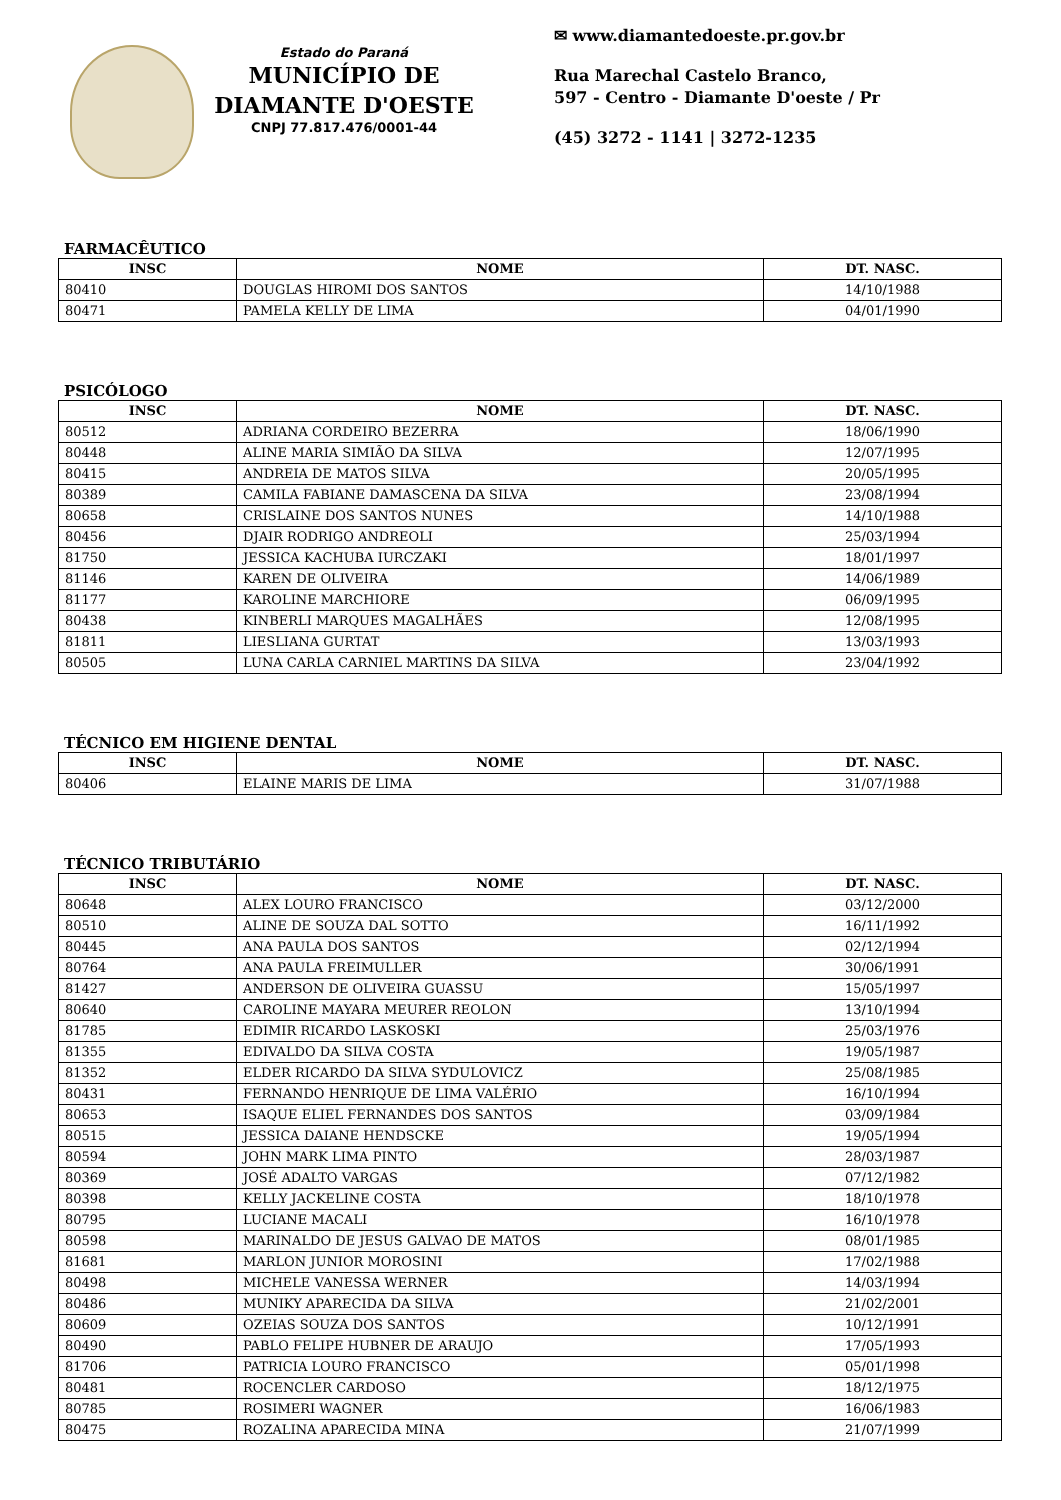Estado do Paraná
MUNICÍPIO DE
DIAMANTE D'OESTE
CNPJ 77.817.476/0001-44
✉ www.diamantedoeste.pr.gov.br
Rua Marechal Castelo Branco,
597 - Centro - Diamante D'oeste / Pr
(45) 3272 - 1141 | 3272-1235
FARMACÊUTICO
| INSC | NOME | DT. NASC. |
| --- | --- | --- |
| 80410 | DOUGLAS HIROMI DOS SANTOS | 14/10/1988 |
| 80471 | PAMELA KELLY DE LIMA | 04/01/1990 |
PSICÓLOGO
| INSC | NOME | DT. NASC. |
| --- | --- | --- |
| 80512 | ADRIANA CORDEIRO BEZERRA | 18/06/1990 |
| 80448 | ALINE MARIA SIMIÃO DA SILVA | 12/07/1995 |
| 80415 | ANDREIA DE MATOS SILVA | 20/05/1995 |
| 80389 | CAMILA FABIANE DAMASCENA DA SILVA | 23/08/1994 |
| 80658 | CRISLAINE DOS SANTOS NUNES | 14/10/1988 |
| 80456 | DJAIR RODRIGO ANDREOLI | 25/03/1994 |
| 81750 | JESSICA KACHUBA IURCZAKI | 18/01/1997 |
| 81146 | KAREN DE OLIVEIRA | 14/06/1989 |
| 81177 | KAROLINE MARCHIORE | 06/09/1995 |
| 80438 | KINBERLI MARQUES MAGALHÃES | 12/08/1995 |
| 81811 | LIESLIANA GURTAT | 13/03/1993 |
| 80505 | LUNA CARLA CARNIEL MARTINS DA SILVA | 23/04/1992 |
TÉCNICO EM HIGIENE DENTAL
| INSC | NOME | DT. NASC. |
| --- | --- | --- |
| 80406 | ELAINE MARIS DE LIMA | 31/07/1988 |
TÉCNICO TRIBUTÁRIO
| INSC | NOME | DT. NASC. |
| --- | --- | --- |
| 80648 | ALEX LOURO FRANCISCO | 03/12/2000 |
| 80510 | ALINE DE SOUZA DAL SOTTO | 16/11/1992 |
| 80445 | ANA PAULA DOS SANTOS | 02/12/1994 |
| 80764 | ANA PAULA FREIMULLER | 30/06/1991 |
| 81427 | ANDERSON DE OLIVEIRA GUASSU | 15/05/1997 |
| 80640 | CAROLINE MAYARA MEURER REOLON | 13/10/1994 |
| 81785 | EDIMIR RICARDO LASKOSKI | 25/03/1976 |
| 81355 | EDIVALDO DA SILVA COSTA | 19/05/1987 |
| 81352 | ELDER RICARDO DA SILVA SYDULOVICZ | 25/08/1985 |
| 80431 | FERNANDO HENRIQUE DE LIMA VALÉRIO | 16/10/1994 |
| 80653 | ISAQUE ELIEL FERNANDES DOS SANTOS | 03/09/1984 |
| 80515 | JESSICA DAIANE HENDSCKE | 19/05/1994 |
| 80594 | JOHN MARK LIMA PINTO | 28/03/1987 |
| 80369 | JOSÉ ADALTO VARGAS | 07/12/1982 |
| 80398 | KELLY JACKELINE COSTA | 18/10/1978 |
| 80795 | LUCIANE MACALI | 16/10/1978 |
| 80598 | MARINALDO DE JESUS GALVAO DE MATOS | 08/01/1985 |
| 81681 | MARLON JUNIOR MOROSINI | 17/02/1988 |
| 80498 | MICHELE VANESSA WERNER | 14/03/1994 |
| 80486 | MUNIKY APARECIDA DA SILVA | 21/02/2001 |
| 80609 | OZEIAS SOUZA DOS SANTOS | 10/12/1991 |
| 80490 | PABLO FELIPE HUBNER DE ARAUJO | 17/05/1993 |
| 81706 | PATRICIA LOURO FRANCISCO | 05/01/1998 |
| 80481 | ROCENCLER CARDOSO | 18/12/1975 |
| 80785 | ROSIMERI WAGNER | 16/06/1983 |
| 80475 | ROZALINA APARECIDA MINA | 21/07/1999 |